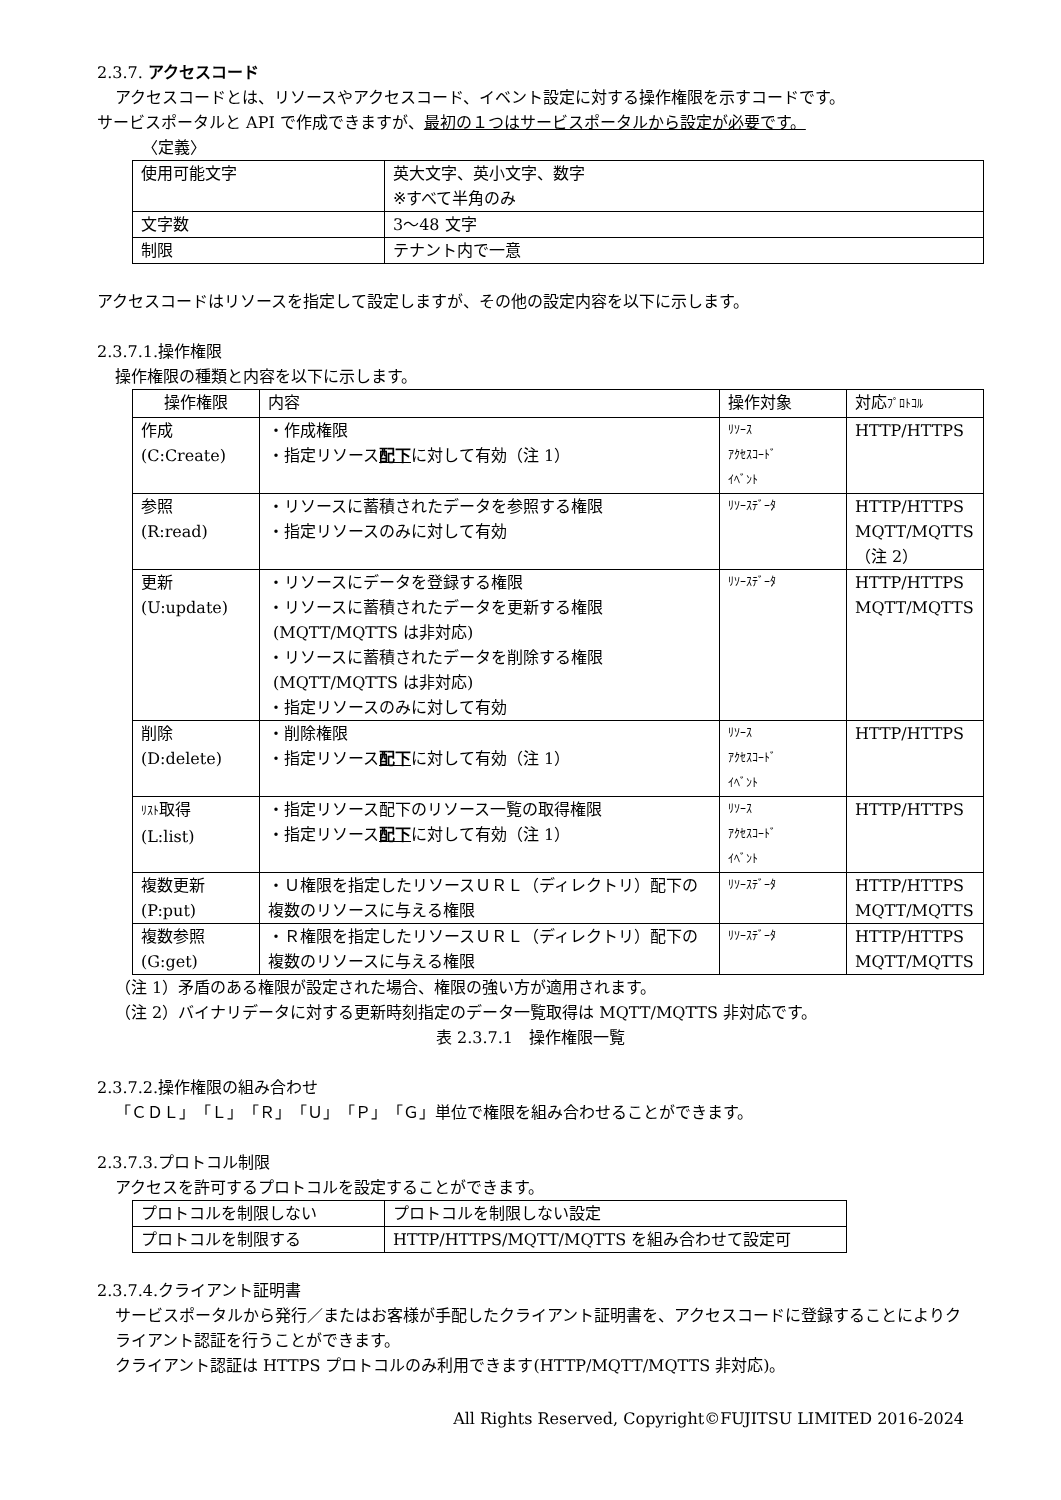2.3.7. アクセスコード
アクセスコードとは、リソースやアクセスコード、イベント設定に対する操作権限を示すコードです。
サービスポータルと API で作成できますが、最初の１つはサービスポータルから設定が必要です。
〈定義〉
| 使用可能文字 | 英大文字、英小文字、数字 ※すべて半角のみ |
| 文字数 | 3～48 文字 |
| 制限 | テナント内で一意 |
アクセスコードはリソースを指定して設定しますが、その他の設定内容を以下に示します。
2.3.7.1.操作権限
操作権限の種類と内容を以下に示します。
| 操作権限 | 内容 | 操作対象 | 対応 ﾌﾟﾛﾄｺﾙ |
| --- | --- | --- | --- |
| 作成 (C:Create) | ・作成権限 ・指定リソース 配下 に対して有効（注 1） | ﾘｿｰｽ ｱｸｾｽｺｰﾄﾞ ｲﾍﾞﾝﾄ | HTTP/HTTPS |
| 参照 (R:read) | ・リソースに蓄積されたデータを参照する権限 ・指定リソースのみに対して有効 | ﾘｿｰｽﾃﾞｰﾀ | HTTP/HTTPS MQTT/MQTTS （注 2） |
| 更新 (U:update) | ・リソースにデータを登録する権限 ・リソースに蓄積されたデータを更新する権限 (MQTT/MQTTS は非対応) ・リソースに蓄積されたデータを削除する権限 (MQTT/MQTTS は非対応) ・指定リソースのみに対して有効 | ﾘｿｰｽﾃﾞｰﾀ | HTTP/HTTPS MQTT/MQTTS |
| 削除 (D:delete) | ・削除権限 ・指定リソース 配下 に対して有効（注 1） | ﾘｿｰｽ ｱｸｾｽｺｰﾄﾞ ｲﾍﾞﾝﾄ | HTTP/HTTPS |
| ﾘｽﾄ 取得 (L:list) | ・指定リソース配下のリソース一覧の取得権限 ・指定リソース 配下 に対して有効（注 1） | ﾘｿｰｽ ｱｸｾｽｺｰﾄﾞ ｲﾍﾞﾝﾄ | HTTP/HTTPS |
| 複数更新 (P:put) | ・Ｕ権限を指定したリソースＵＲＬ（ディレクトリ）配下の複数のリソースに与える権限 | ﾘｿｰｽﾃﾞｰﾀ | HTTP/HTTPS MQTT/MQTTS |
| 複数参照 (G:get) | ・Ｒ権限を指定したリソースＵＲＬ（ディレクトリ）配下の複数のリソースに与える権限 | ﾘｿｰｽﾃﾞｰﾀ | HTTP/HTTPS MQTT/MQTTS |
（注 1）矛盾のある権限が設定された場合、権限の強い方が適用されます。
（注 2）バイナリデータに対する更新時刻指定のデータ一覧取得は MQTT/MQTTS 非対応です。
表 2.3.7.1　操作権限一覧
2.3.7.2.操作権限の組み合わせ
「ＣＤＬ」「Ｌ」「Ｒ」「Ｕ」「Ｐ」「Ｇ」単位で権限を組み合わせることができます。
2.3.7.3.プロトコル制限
アクセスを許可するプロトコルを設定することができます。
| プロトコルを制限しない | プロトコルを制限しない設定 |
| プロトコルを制限する | HTTP/HTTPS/MQTT/MQTTS を組み合わせて設定可 |
2.3.7.4.クライアント証明書
サービスポータルから発行／またはお客様が手配したクライアント証明書を、アクセスコードに登録することによりクライアント認証を行うことができます。
クライアント認証は HTTPS プロトコルのみ利用できます(HTTP/MQTT/MQTTS 非対応)。
All Rights Reserved, Copyright©FUJITSU LIMITED 2016-2024